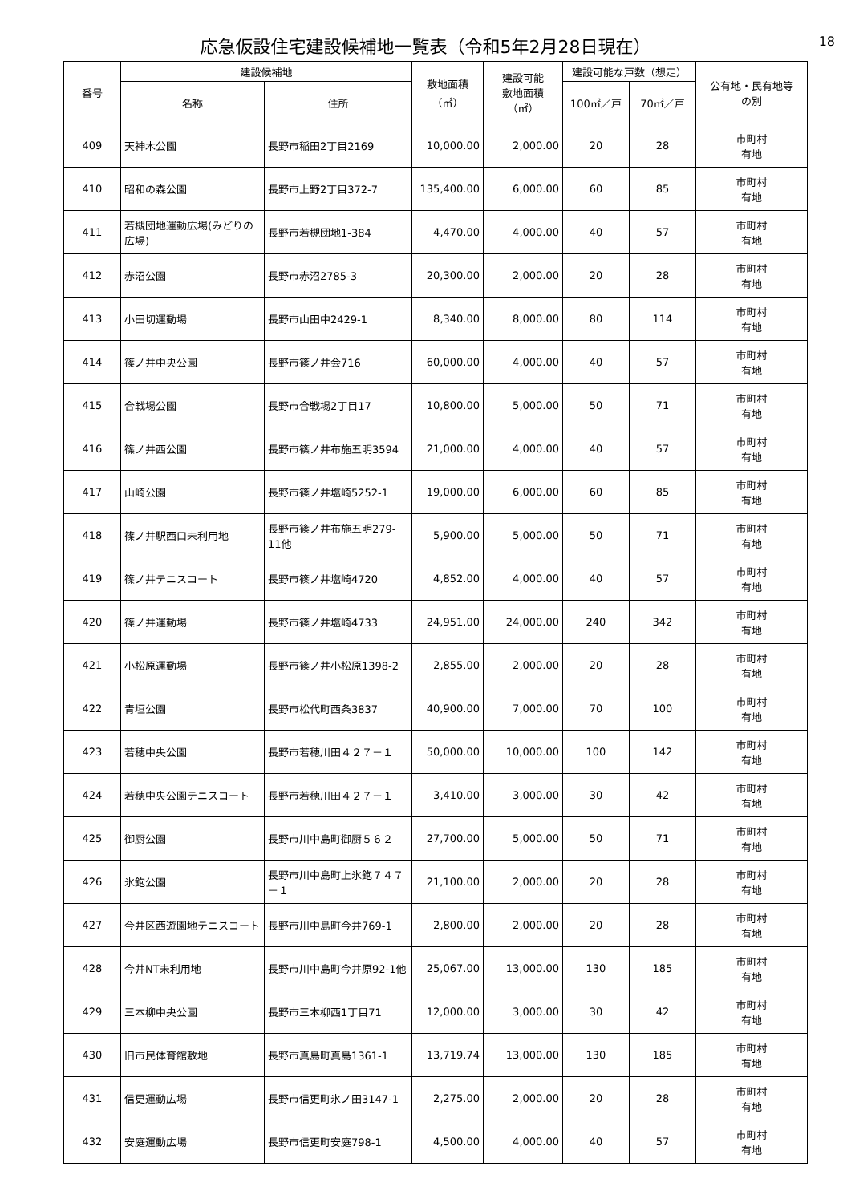応急仮設住宅建設候補地一覧表（令和5年2月28日現在）
18
| 番号 | 建設候補地 | | 敷地面積 （㎡） | 建設可能 敷地面積（㎡） | 建設可能な戸数（想定） | | 公有地・民有地等 の別 |
| --- | --- | --- | --- | --- | --- | --- | --- |
| | 名称 | 住所 | | | 100㎡／戸 | 70㎡／戸 | |
| 409 | 天神木公園 | 長野市稲田2丁目2169 | 10,000.00 | 2,000.00 | 20 | 28 | 市町村 有地 |
| 410 | 昭和の森公園 | 長野市上野2丁目372-7 | 135,400.00 | 6,000.00 | 60 | 85 | 市町村 有地 |
| 411 | 若槻団地運動広場(みどりの広場) | 長野市若槻団地1-384 | 4,470.00 | 4,000.00 | 40 | 57 | 市町村 有地 |
| 412 | 赤沼公園 | 長野市赤沼2785-3 | 20,300.00 | 2,000.00 | 20 | 28 | 市町村 有地 |
| 413 | 小田切運動場 | 長野市山田中2429-1 | 8,340.00 | 8,000.00 | 80 | 114 | 市町村 有地 |
| 414 | 篠ノ井中央公園 | 長野市篠ノ井会716 | 60,000.00 | 4,000.00 | 40 | 57 | 市町村 有地 |
| 415 | 合戦場公園 | 長野市合戦場2丁目17 | 10,800.00 | 5,000.00 | 50 | 71 | 市町村 有地 |
| 416 | 篠ノ井西公園 | 長野市篠ノ井布施五明3594 | 21,000.00 | 4,000.00 | 40 | 57 | 市町村 有地 |
| 417 | 山崎公園 | 長野市篠ノ井塩崎5252-1 | 19,000.00 | 6,000.00 | 60 | 85 | 市町村 有地 |
| 418 | 篠ノ井駅西口未利用地 | 長野市篠ノ井布施五明279-11他 | 5,900.00 | 5,000.00 | 50 | 71 | 市町村 有地 |
| 419 | 篠ノ井テニスコート | 長野市篠ノ井塩崎4720 | 4,852.00 | 4,000.00 | 40 | 57 | 市町村 有地 |
| 420 | 篠ノ井運動場 | 長野市篠ノ井塩崎4733 | 24,951.00 | 24,000.00 | 240 | 342 | 市町村 有地 |
| 421 | 小松原運動場 | 長野市篠ノ井小松原1398-2 | 2,855.00 | 2,000.00 | 20 | 28 | 市町村 有地 |
| 422 | 青垣公園 | 長野市松代町西条3837 | 40,900.00 | 7,000.00 | 70 | 100 | 市町村 有地 |
| 423 | 若穂中央公園 | 長野市若穂川田４２７－１ | 50,000.00 | 10,000.00 | 100 | 142 | 市町村 有地 |
| 424 | 若穂中央公園テニスコート | 長野市若穂川田４２７－１ | 3,410.00 | 3,000.00 | 30 | 42 | 市町村 有地 |
| 425 | 御厨公園 | 長野市川中島町御厨５６２ | 27,700.00 | 5,000.00 | 50 | 71 | 市町村 有地 |
| 426 | 氷鉋公園 | 長野市川中島町上氷鉋７４７－１ | 21,100.00 | 2,000.00 | 20 | 28 | 市町村 有地 |
| 427 | 今井区西遊園地テニスコート | 長野市川中島町今井769-1 | 2,800.00 | 2,000.00 | 20 | 28 | 市町村 有地 |
| 428 | 今井NT未利用地 | 長野市川中島町今井原92-1他 | 25,067.00 | 13,000.00 | 130 | 185 | 市町村 有地 |
| 429 | 三本柳中央公園 | 長野市三本柳西1丁目71 | 12,000.00 | 3,000.00 | 30 | 42 | 市町村 有地 |
| 430 | 旧市民体育館敷地 | 長野市真島町真島1361-1 | 13,719.74 | 13,000.00 | 130 | 185 | 市町村 有地 |
| 431 | 信更運動広場 | 長野市信更町氷ノ田3147-1 | 2,275.00 | 2,000.00 | 20 | 28 | 市町村 有地 |
| 432 | 安庭運動広場 | 長野市信更町安庭798-1 | 4,500.00 | 4,000.00 | 40 | 57 | 市町村 有地 |